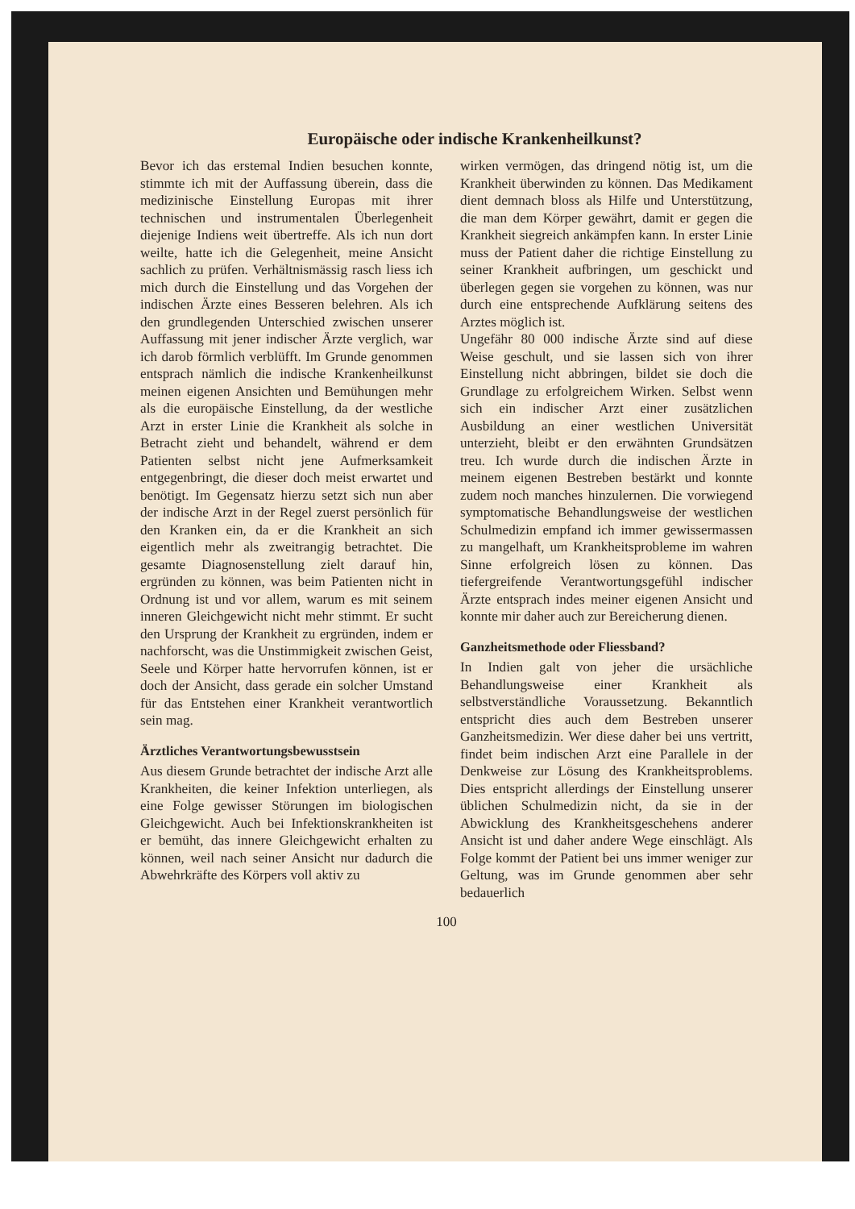Europäische oder indische Krankenheilkunst?
Bevor ich das erstemal Indien besuchen konnte, stimmte ich mit der Auffassung überein, dass die medizinische Einstellung Europas mit ihrer technischen und instrumentalen Überlegenheit diejenige Indiens weit übertreffe. Als ich nun dort weilte, hatte ich die Gelegenheit, meine Ansicht sachlich zu prüfen. Verhältnismässig rasch liess ich mich durch die Einstellung und das Vorgehen der indischen Ärzte eines Besseren belehren. Als ich den grundlegenden Unterschied zwischen unserer Auffassung mit jener indischer Ärzte verglich, war ich darob förmlich verblüfft. Im Grunde genommen entsprach nämlich die indische Krankenheilkunst meinen eigenen Ansichten und Bemühungen mehr als die europäische Einstellung, da der westliche Arzt in erster Linie die Krankheit als solche in Betracht zieht und behandelt, während er dem Patienten selbst nicht jene Aufmerksamkeit entgegenbringt, die dieser doch meist erwartet und benötigt. Im Gegensatz hierzu setzt sich nun aber der indische Arzt in der Regel zuerst persönlich für den Kranken ein, da er die Krankheit an sich eigentlich mehr als zweitrangig betrachtet. Die gesamte Diagnosenstellung zielt darauf hin, ergründen zu können, was beim Patienten nicht in Ordnung ist und vor allem, warum es mit seinem inneren Gleichgewicht nicht mehr stimmt. Er sucht den Ursprung der Krankheit zu ergründen, indem er nachforscht, was die Unstimmigkeit zwischen Geist, Seele und Körper hatte hervorrufen können, ist er doch der Ansicht, dass gerade ein solcher Umstand für das Entstehen einer Krankheit verantwortlich sein mag.
Ärztliches Verantwortungsbewusstsein
Aus diesem Grunde betrachtet der indische Arzt alle Krankheiten, die keiner Infektion unterliegen, als eine Folge gewisser Störungen im biologischen Gleichgewicht. Auch bei Infektionskrankheiten ist er bemüht, das innere Gleichgewicht erhalten zu können, weil nach seiner Ansicht nur dadurch die Abwehrkräfte des Körpers voll aktiv zu
wirken vermögen, das dringend nötig ist, um die Krankheit überwinden zu können. Das Medikament dient demnach bloss als Hilfe und Unterstützung, die man dem Körper gewährt, damit er gegen die Krankheit siegreich ankämpfen kann. In erster Linie muss der Patient daher die richtige Einstellung zu seiner Krankheit aufbringen, um geschickt und überlegen gegen sie vorgehen zu können, was nur durch eine entsprechende Aufklärung seitens des Arztes möglich ist.
Ungefähr 80 000 indische Ärzte sind auf diese Weise geschult, und sie lassen sich von ihrer Einstellung nicht abbringen, bildet sie doch die Grundlage zu erfolgreichem Wirken. Selbst wenn sich ein indischer Arzt einer zusätzlichen Ausbildung an einer westlichen Universität unterzieht, bleibt er den erwähnten Grundsätzen treu. Ich wurde durch die indischen Ärzte in meinem eigenen Bestreben bestärkt und konnte zudem noch manches hinzulernen. Die vorwiegend symptomatische Behandlungsweise der westlichen Schulmedizin empfand ich immer gewissermassen zu mangelhaft, um Krankheitsprobleme im wahren Sinne erfolgreich lösen zu können. Das tiefergreifende Verantwortungsgefühl indischer Ärzte entsprach indes meiner eigenen Ansicht und konnte mir daher auch zur Bereicherung dienen.
Ganzheitsmethode oder Fliessband?
In Indien galt von jeher die ursächliche Behandlungsweise einer Krankheit als selbstverständliche Voraussetzung. Bekanntlich entspricht dies auch dem Bestreben unserer Ganzheitsmedizin. Wer diese daher bei uns vertritt, findet beim indischen Arzt eine Parallele in der Denkweise zur Lösung des Krankheitsproblems. Dies entspricht allerdings der Einstellung unserer üblichen Schulmedizin nicht, da sie in der Abwicklung des Krankheitsgeschehens anderer Ansicht ist und daher andere Wege einschlägt. Als Folge kommt der Patient bei uns immer weniger zur Geltung, was im Grunde genommen aber sehr bedauerlich
100